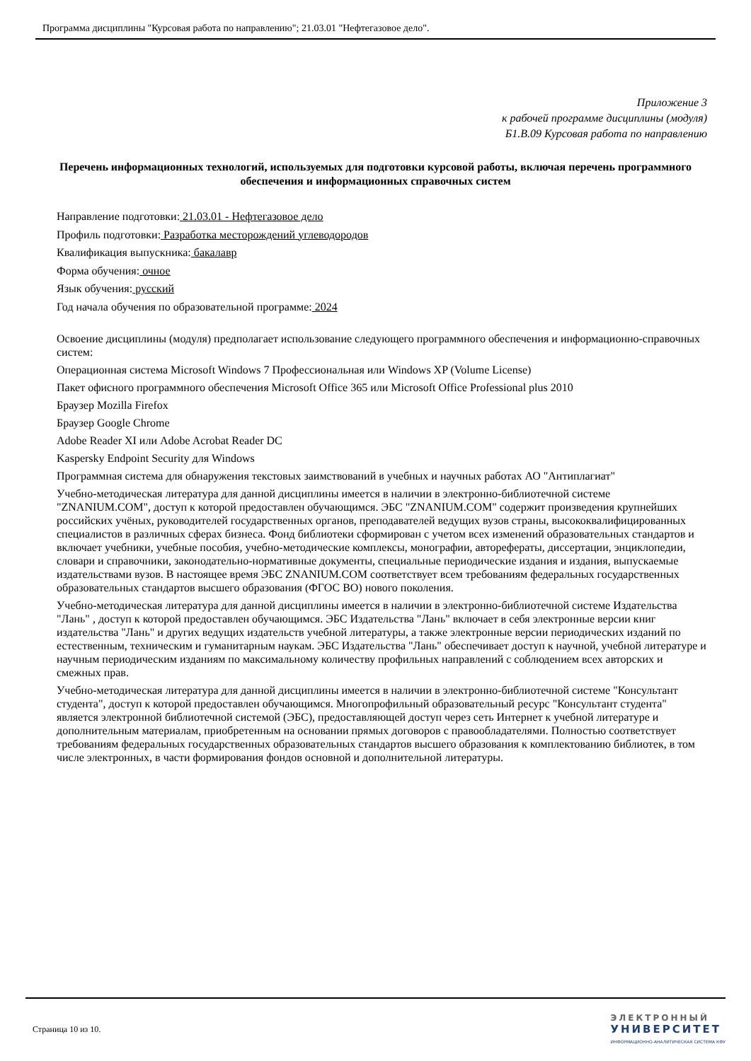Программа дисциплины "Курсовая работа по направлению"; 21.03.01 "Нефтегазовое дело".
Приложение 3
к рабочей программе дисциплины (модуля)
Б1.В.09 Курсовая работа по направлению
Перечень информационных технологий, используемых для подготовки курсовой работы, включая перечень программного обеспечения и информационных справочных систем
Направление подготовки: 21.03.01 - Нефтегазовое дело
Профиль подготовки: Разработка месторождений углеводородов
Квалификация выпускника: бакалавр
Форма обучения: очное
Язык обучения: русский
Год начала обучения по образовательной программе: 2024
Освоение дисциплины (модуля) предполагает использование следующего программного обеспечения и информационно-справочных систем:
Операционная система Microsoft Windows 7 Профессиональная или Windows XP (Volume License)
Пакет офисного программного обеспечения Microsoft Office 365 или Microsoft Office Professional plus 2010
Браузер Mozilla Firefox
Браузер Google Chrome
Adobe Reader XI или Adobe Acrobat Reader DC
Kaspersky Endpoint Security для Windows
Программная система для обнаружения текстовых заимствований в учебных и научных работах АО "Антиплагиат"
Учебно-методическая литература для данной дисциплины имеется в наличии в электронно-библиотечной системе "ZNANIUM.COM", доступ к которой предоставлен обучающимся. ЭБС "ZNANIUM.COM" содержит произведения крупнейших российских учёных, руководителей государственных органов, преподавателей ведущих вузов страны, высококвалифицированных специалистов в различных сферах бизнеса. Фонд библиотеки сформирован с учетом всех изменений образовательных стандартов и включает учебники, учебные пособия, учебно-методические комплексы, монографии, авторефераты, диссертации, энциклопедии, словари и справочники, законодательно-нормативные документы, специальные периодические издания и издания, выпускаемые издательствами вузов. В настоящее время ЭБС ZNANIUM.COM соответствует всем требованиям федеральных государственных образовательных стандартов высшего образования (ФГОС ВО) нового поколения.
Учебно-методическая литература для данной дисциплины имеется в наличии в электронно-библиотечной системе Издательства "Лань" , доступ к которой предоставлен обучающимся. ЭБС Издательства "Лань" включает в себя электронные версии книг издательства "Лань" и других ведущих издательств учебной литературы, а также электронные версии периодических изданий по естественным, техническим и гуманитарным наукам. ЭБС Издательства "Лань" обеспечивает доступ к научной, учебной литературе и научным периодическим изданиям по максимальному количеству профильных направлений с соблюдением всех авторских и смежных прав.
Учебно-методическая литература для данной дисциплины имеется в наличии в электронно-библиотечной системе "Консультант студента", доступ к которой предоставлен обучающимся. Многопрофильный образовательный ресурс "Консультант студента" является электронной библиотечной системой (ЭБС), предоставляющей доступ через сеть Интернет к учебной литературе и дополнительным материалам, приобретенным на основании прямых договоров с правообладателями. Полностью соответствует требованиям федеральных государственных образовательных стандартов высшего образования к комплектованию библиотек, в том числе электронных, в части формирования фондов основной и дополнительной литературы.
Страница 10 из 10.
ЭЛЕКТРОННЫЙ
УНИВЕРСИТЕТ
ИНФОРМАЦИОННО-АНАЛИТИЧЕСКАЯ СИСТЕМА КФУ